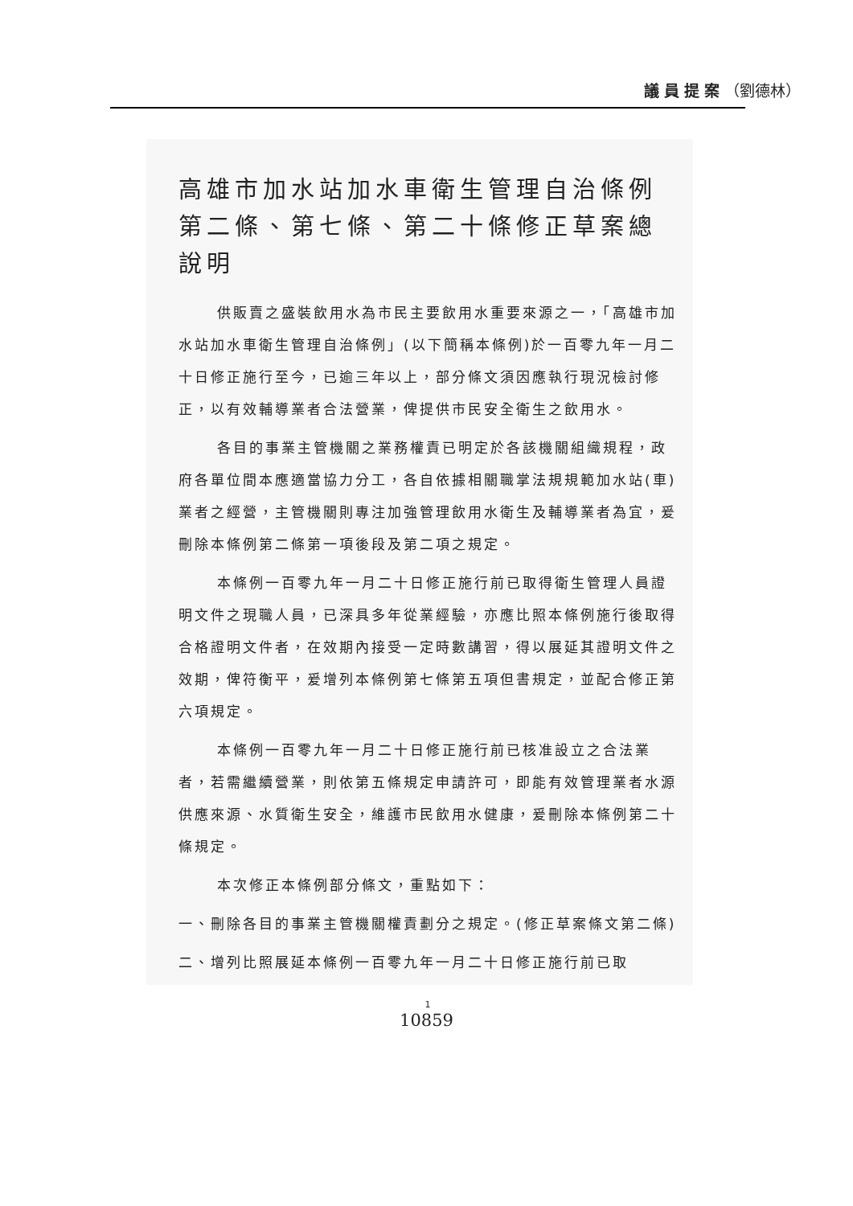議員提案（劉德林）
高雄市加水站加水車衛生管理自治條例
第二條、第七條、第二十條修正草案總說明
供販賣之盛裝飲用水為市民主要飲用水重要來源之一，「高雄市加水站加水車衛生管理自治條例」(以下簡稱本條例)於一百零九年一月二十日修正施行至今，已逾三年以上，部分條文須因應執行現況檢討修正，以有效輔導業者合法營業，俾提供市民安全衛生之飲用水。
各目的事業主管機關之業務權責已明定於各該機關組織規程，政府各單位間本應適當協力分工，各自依據相關職掌法規規範加水站(車)業者之經營，主管機關則專注加強管理飲用水衛生及輔導業者為宜，爰刪除本條例第二條第一項後段及第二項之規定。
本條例一百零九年一月二十日修正施行前已取得衛生管理人員證明文件之現職人員，已深具多年從業經驗，亦應比照本條例施行後取得合格證明文件者，在效期內接受一定時數講習，得以展延其證明文件之效期，俾符衡平，爰增列本條例第七條第五項但書規定，並配合修正第六項規定。
本條例一百零九年一月二十日修正施行前已核准設立之合法業者，若需繼續營業，則依第五條規定申請許可，即能有效管理業者水源供應來源、水質衛生安全，維護市民飲用水健康，爰刪除本條例第二十條規定。
本次修正本條例部分條文，重點如下：
一、刪除各目的事業主管機關權責劃分之規定。(修正草案條文第二條)
二、增列比照展延本條例一百零九年一月二十日修正施行前已取
1
10859